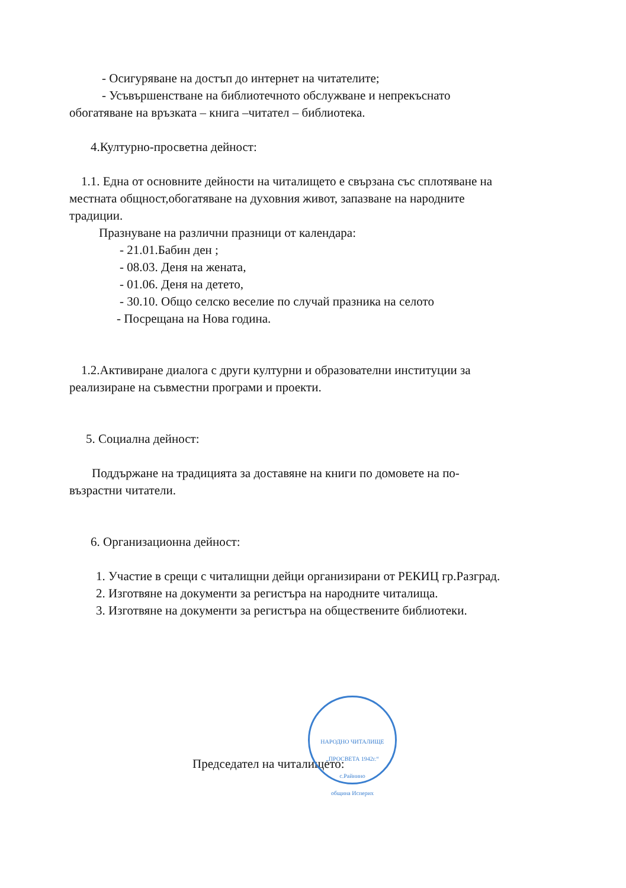- Осигуряване на достъп до интернет на читателите;
- Усъвършенстване на библиотечното обслужване и непрекъснато
обогатяване на връзката – книга –читател – библиотека.
4.Културно-просветна дейност:
1.1. Една от основните дейности на читалището е свързана със сплотяване на
местната общност,обогатяване на духовния живот, запазване на народните
традиции.
Празнуване на различни празници от календара:
- 21.01.Бабин ден ;
- 08.03. Деня на жената,
- 01.06. Деня на детето,
- 30.10. Общо селско веселие по случай празника на селото
- Посрещана на Нова година.
1.2.Активиране диалога с други културни и образователни институции за
реализиране на съвместни програми и проекти.
5. Социална дейност:
Поддържане на традицията за доставяне на книги по домовете на по-
възрастни читатели.
6. Организационна дейност:
1. Участие в срещи с читалищни дейци организирани от РЕКИЦ гр.Разград.
2. Изготвяне на документи за регистъра на народните читалища.
3. Изготвяне на документи за регистъра на обществените библиотеки.
Председател на читалището:
НАРОДНО ЧИТАЛИЩЕ „ПРОСВЕТА 1942г.“
с.Райнино
община Исперих